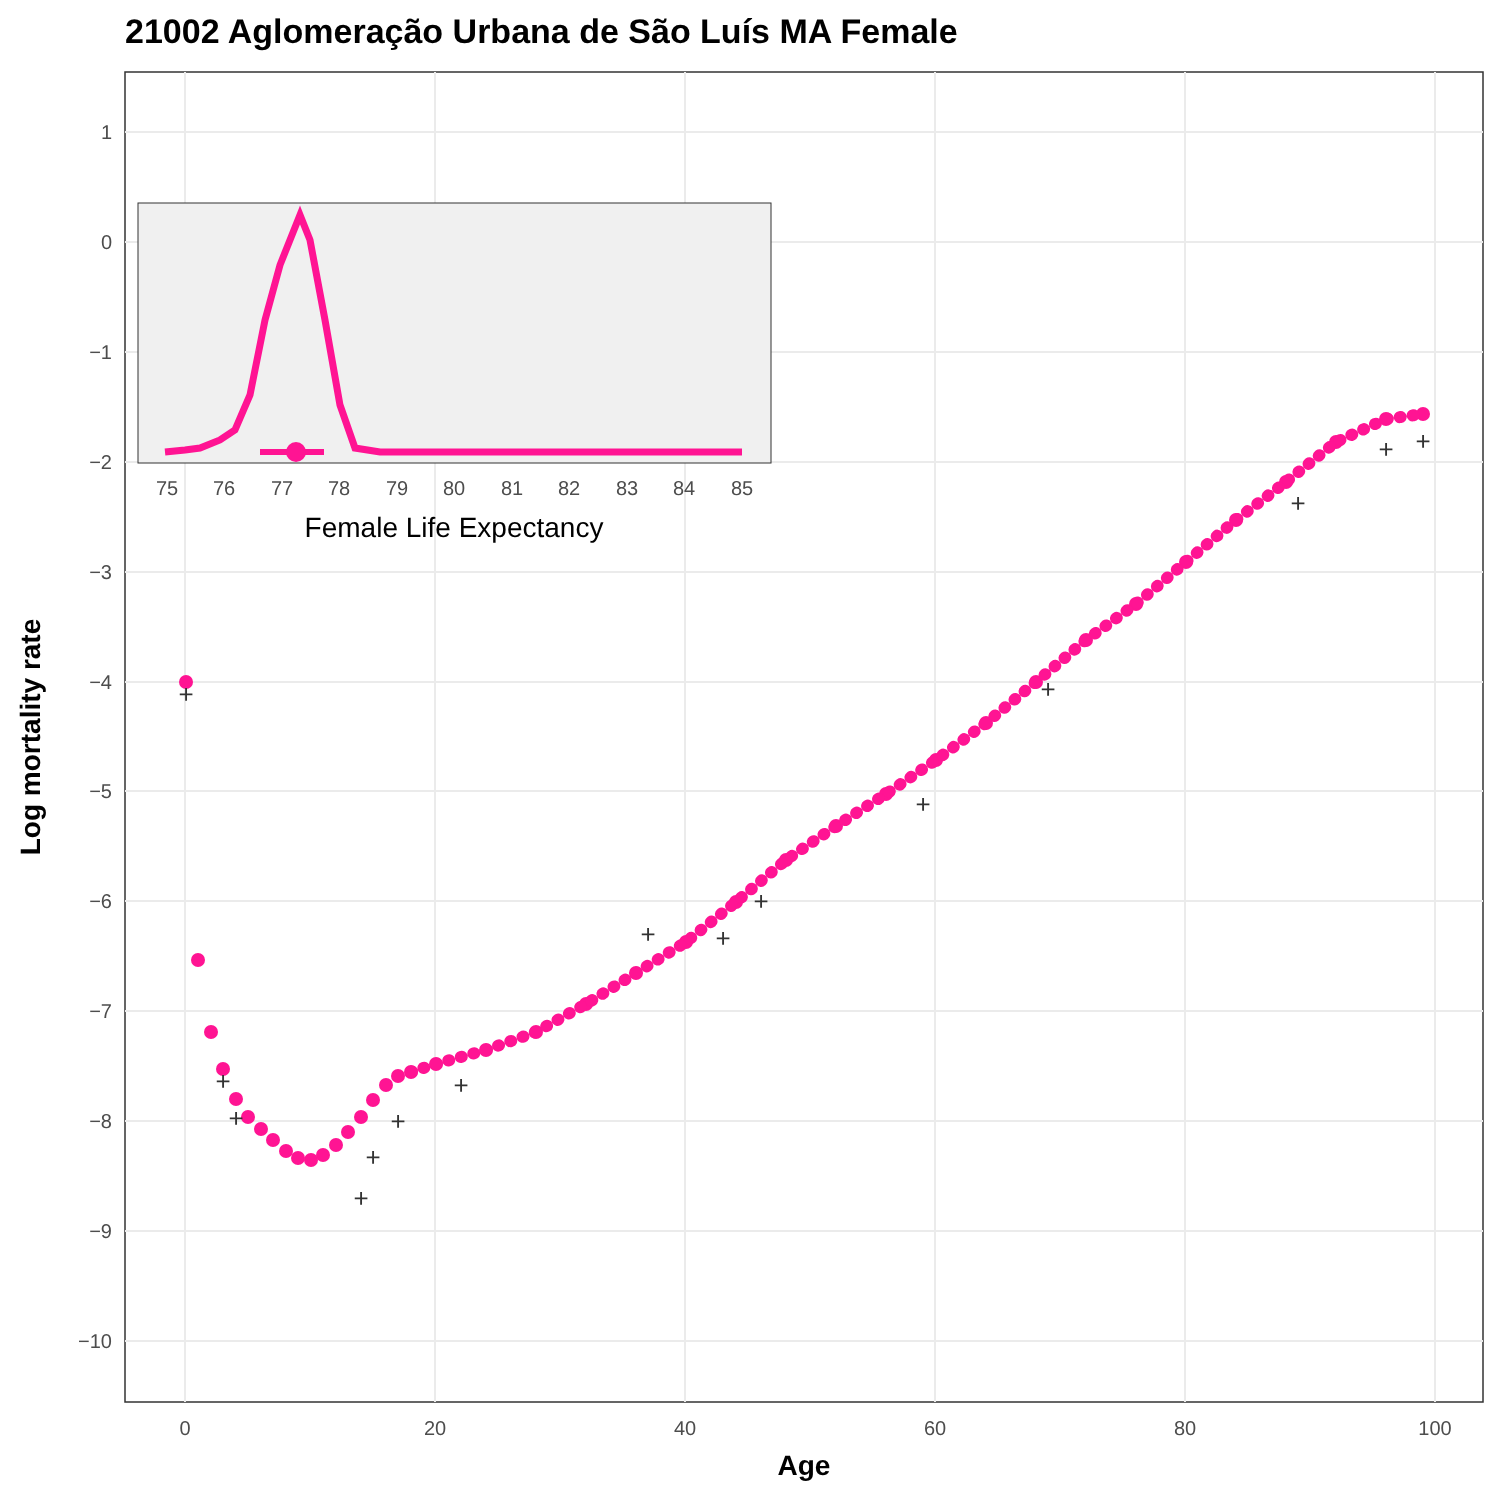21002 Aglomeração Urbana de São Luís MA Female
1
0
−1
−2
−3
−4
−5
−6
−7
−8
−9
−10
0
20
40
60
80
100
Age
Log mortality rate
+
+
+
+
+
+
+
+
+
+
+
+
+
+
+
75
76
77
78
79
80
81
82
83
84
85
Female Life Expectancy